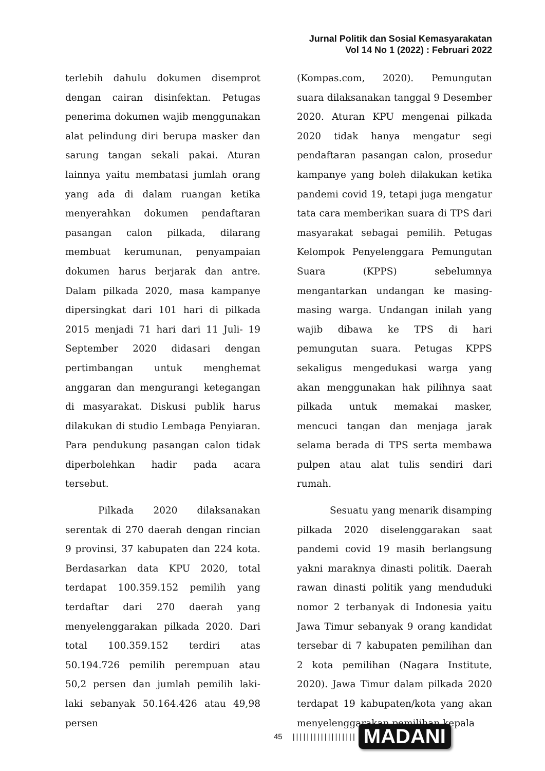Jurnal Politik dan Sosial Kemasyarakatan
Vol 14 No 1 (2022) : Februari 2022
terlebih dahulu dokumen disemprot dengan cairan disinfektan. Petugas penerima dokumen wajib menggunakan alat pelindung diri berupa masker dan sarung tangan sekali pakai. Aturan lainnya yaitu membatasi jumlah orang yang ada di dalam ruangan ketika menyerahkan dokumen pendaftaran pasangan calon pilkada, dilarang membuat kerumunan, penyampaian dokumen harus berjarak dan antre. Dalam pilkada 2020, masa kampanye dipersingkat dari 101 hari di pilkada 2015 menjadi 71 hari dari 11 Juli- 19 September 2020 didasari dengan pertimbangan untuk menghemat anggaran dan mengurangi ketegangan di masyarakat. Diskusi publik harus dilakukan di studio Lembaga Penyiaran. Para pendukung pasangan calon tidak diperbolehkan hadir pada acara tersebut.
Pilkada 2020 dilaksanakan serentak di 270 daerah dengan rincian 9 provinsi, 37 kabupaten dan 224 kota. Berdasarkan data KPU 2020, total terdapat 100.359.152 pemilih yang terdaftar dari 270 daerah yang menyelenggarakan pilkada 2020. Dari total 100.359.152 terdiri atas 50.194.726 pemilih perempuan atau 50,2 persen dan jumlah pemilih laki- laki sebanyak 50.164.426 atau 49,98 persen
(Kompas.com, 2020). Pemungutan suara dilaksanakan tanggal 9 Desember 2020. Aturan KPU mengenai pilkada 2020 tidak hanya mengatur segi pendaftaran pasangan calon, prosedur kampanye yang boleh dilakukan ketika pandemi covid 19, tetapi juga mengatur tata cara memberikan suara di TPS dari masyarakat sebagai pemilih. Petugas Kelompok Penyelenggara Pemungutan Suara (KPPS) sebelumnya mengantarkan undangan ke masing- masing warga. Undangan inilah yang wajib dibawa ke TPS di hari pemungutan suara. Petugas KPPS sekaligus mengedukasi warga yang akan menggunakan hak pilihnya saat pilkada untuk memakai masker, mencuci tangan dan menjaga jarak selama berada di TPS serta membawa pulpen atau alat tulis sendiri dari rumah.
Sesuatu yang menarik disamping pilkada 2020 diselenggarakan saat pandemi covid 19 masih berlangsung yakni maraknya dinasti politik. Daerah rawan dinasti politik yang menduduki nomor 2 terbanyak di Indonesia yaitu Jawa Timur sebanyak 9 orang kandidat tersebar di 7 kabupaten pemilihan dan 2 kota pemilihan (Nagara Institute, 2020). Jawa Timur dalam pilkada 2020 terdapat 19 kabupaten/kota yang akan menyelenggarakan pemilihan kepala
45 |||||||||||||||||| MADANI